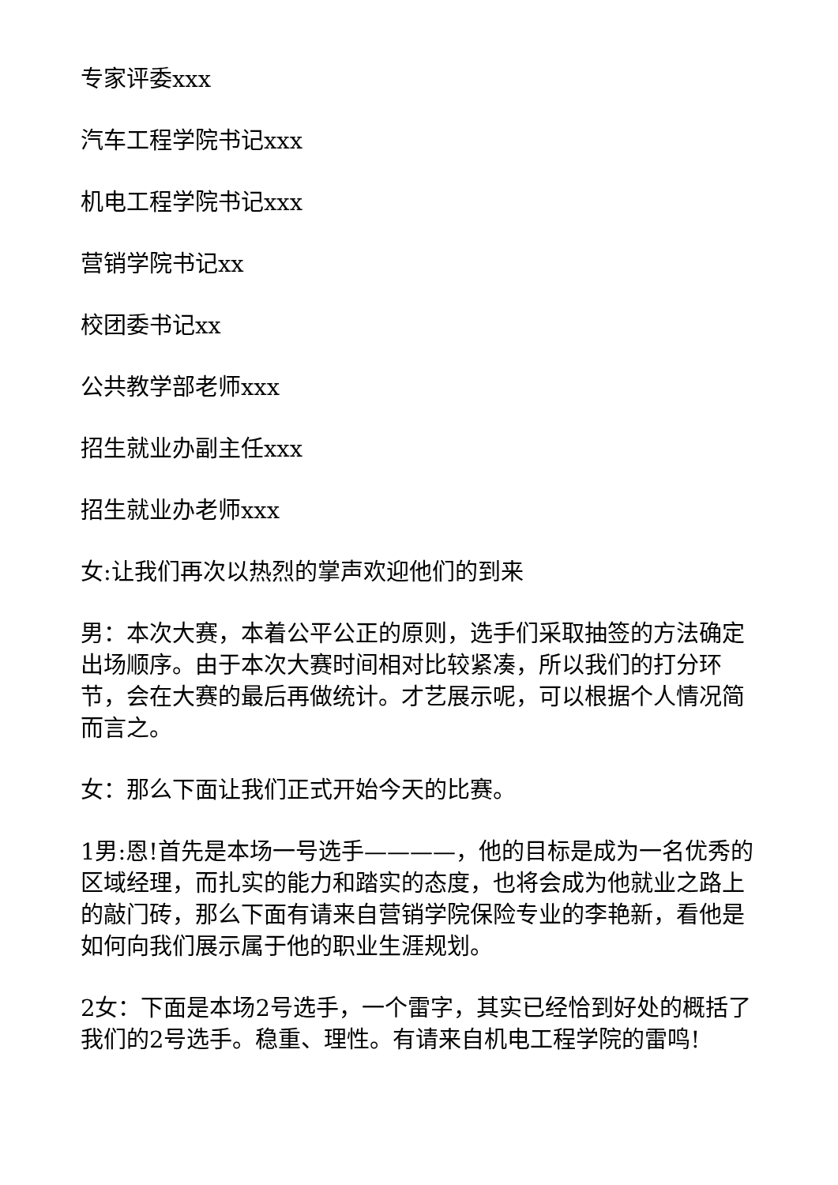专家评委xxx
汽车工程学院书记xxx
机电工程学院书记xxx
营销学院书记xx
校团委书记xx
公共教学部老师xxx
招生就业办副主任xxx
招生就业办老师xxx
女:让我们再次以热烈的掌声欢迎他们的到来
男：本次大赛，本着公平公正的原则，选手们采取抽签的方法确定出场顺序。由于本次大赛时间相对比较紧凑，所以我们的打分环节，会在大赛的最后再做统计。才艺展示呢，可以根据个人情况简而言之。
女：那么下面让我们正式开始今天的比赛。
1男:恩!首先是本场一号选手————，他的目标是成为一名优秀的区域经理，而扎实的能力和踏实的态度，也将会成为他就业之路上的敲门砖，那么下面有请来自营销学院保险专业的李艳新，看他是如何向我们展示属于他的职业生涯规划。
2女：下面是本场2号选手，一个雷字，其实已经恰到好处的概括了我们的2号选手。稳重、理性。有请来自机电工程学院的雷鸣!